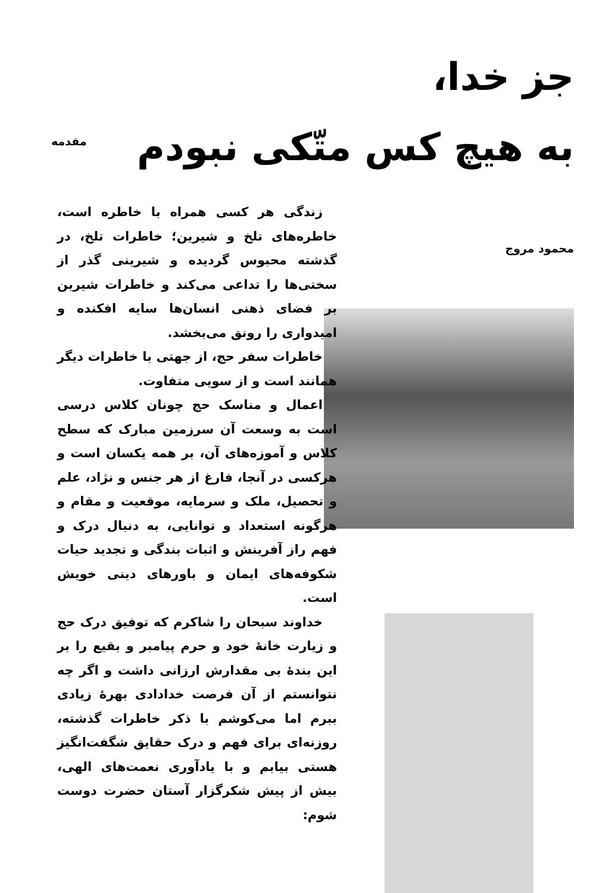جز خدا،
به هیچ کس متّکی نبودم
محمود مروج
مقدمه
زندگی هر کسی همراه با خاطره است، خاطره‌های تلخ و شیرین؛ خاطرات تلخ، در گذشته محبوس گردیده و شیرینی گذر از سختی‌ها را تداعی می‌کند و خاطرات شیرین بر فضای ذهنی انسان‌ها سایه افکنده و امیدواری را رونق می‌بخشد.
خاطرات سفر حج، از جهتی با خاطرات دیگر همانند است و از سویی متفاوت.
اعمال و مناسک حج چونان کلاس درسی است به وسعت آن سرزمین مبارک که سطح کلاس و آموزه‌های آن، بر همه یکسان است و هرکسی در آنجا، فارغ از هر جنس و نژاد، علم و تحصیل، ملک و سرمایه، موقعیت و مقام و هرگونه استعداد و توانایی، به دنبال درک و فهم راز آفرینش و اثبات بندگی و تجدید حیات شکوفه‌های ایمان و باورهای دینی خویش است.
خداوند سبحان را شاکرم که توفیق درک حج و زیارت خانهٔ خود و حرم پیامبر و بقیع را بر این بندهٔ بی مقدارش ارزانی داشت و اگر چه نتوانستم از آن فرصت خدادادی بهرهٔ زیادی ببرم اما می‌کوشم با ذکر خاطرات گذشته، روزنه‌ای برای فهم و درک حقایق شگفت‌انگیز هستی بیابم و با یادآوری نعمت‌های الهی، بیش از پیش شکرگزار آستان حضرت دوست شوم: